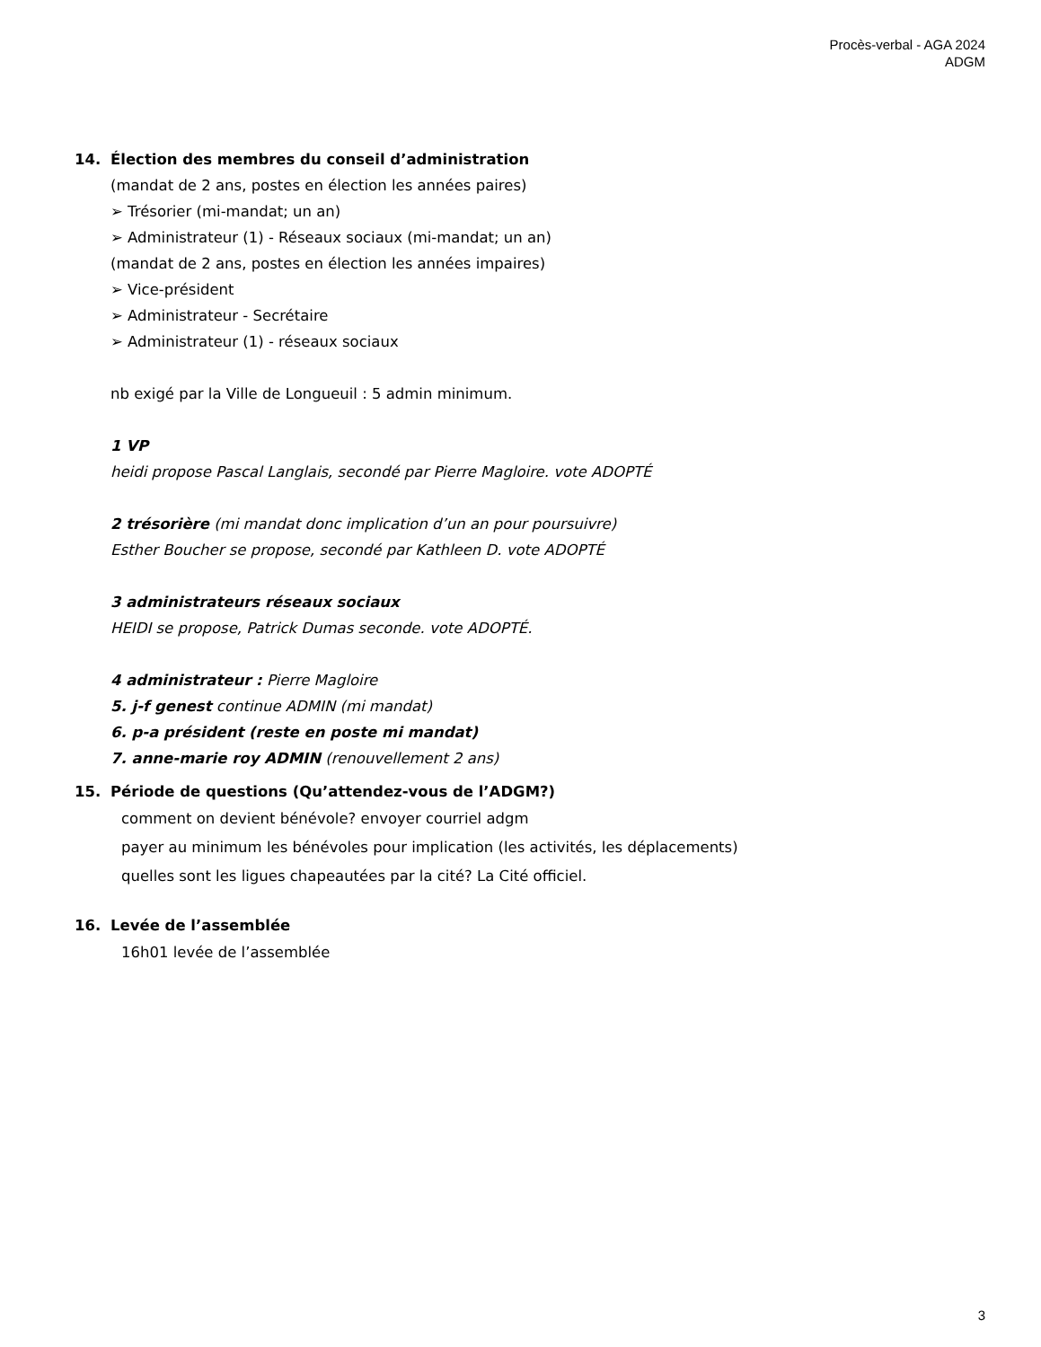Procès-verbal - AGA 2024
ADGM
14. Élection des membres du conseil d’administration
(mandat de 2 ans, postes en élection les années paires)
➢ Trésorier (mi-mandat; un an)
➢ Administrateur (1) - Réseaux sociaux (mi-mandat; un an)
(mandat de 2 ans, postes en élection les années impaires)
➢ Vice-président
➢ Administrateur - Secrétaire
➢ Administrateur (1) - réseaux sociaux
nb exigé par la Ville de Longueuil : 5 admin minimum.
1 VP
heidi propose Pascal Langlais, secondé par Pierre Magloire. vote ADOPTÉ
2 trésorière (mi mandat donc implication d’un an pour poursuivre)
Esther Boucher se propose, secondé par Kathleen D. vote ADOPTÉ
3 administrateurs réseaux sociaux
HEIDI se propose, Patrick Dumas seconde. vote ADOPTÉ.
4 administrateur : Pierre Magloire
5. j-f genest continue ADMIN (mi mandat)
6. p-a président (reste en poste mi mandat)
7. anne-marie roy ADMIN (renouvellement 2 ans)
15. Période de questions (Qu’attendez-vous de l’ADGM?)
comment on devient bénévole? envoyer courriel adgm
payer au minimum les bénévoles pour implication (les activités, les déplacements)
quelles sont les ligues chapeautées par la cité? La Cité officiel.
16. Levée de l’assemblée
16h01 levée de l’assemblée
3